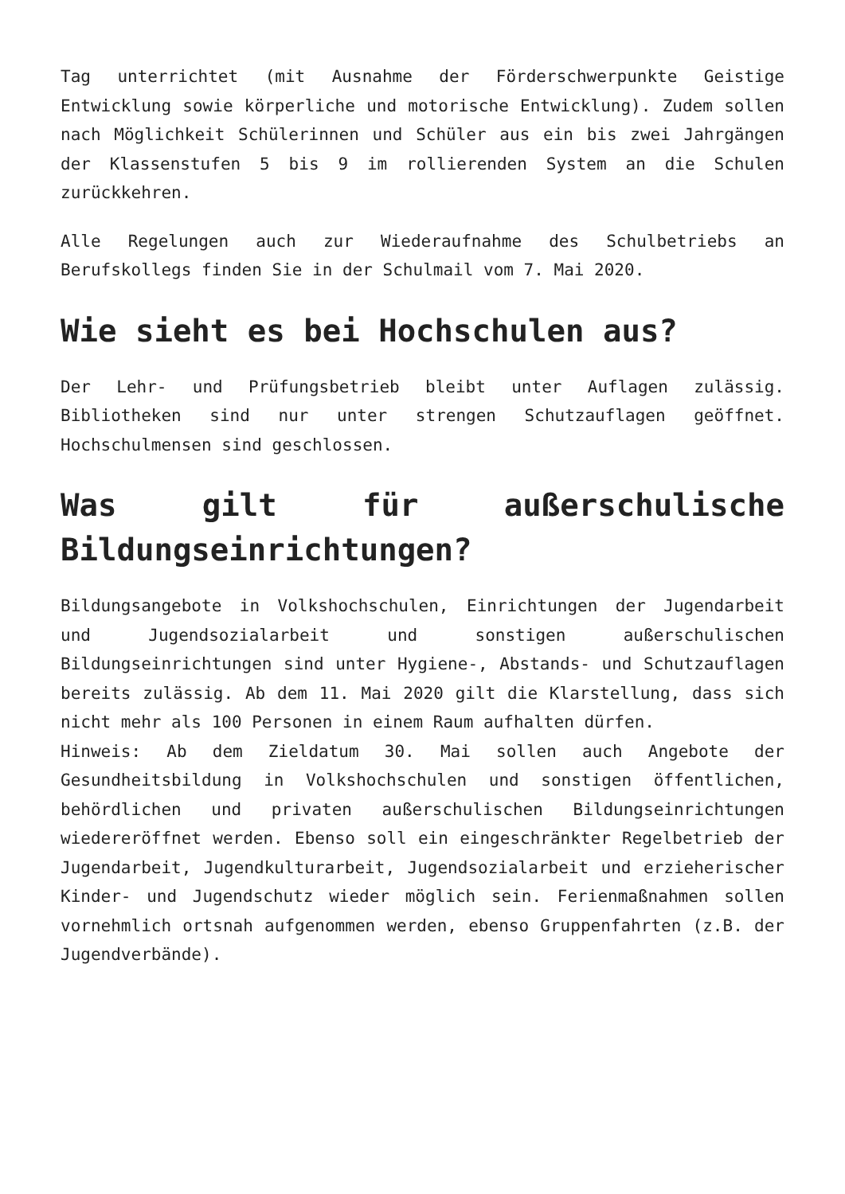Tag unterrichtet (mit Ausnahme der Förderschwerpunkte Geistige Entwicklung sowie körperliche und motorische Entwicklung). Zudem sollen nach Möglichkeit Schülerinnen und Schüler aus ein bis zwei Jahrgängen der Klassenstufen 5 bis 9 im rollierenden System an die Schulen zurückkehren.
Alle Regelungen auch zur Wiederaufnahme des Schulbetriebs an Berufskollegs finden Sie in der Schulmail vom 7. Mai 2020.
Wie sieht es bei Hochschulen aus?
Der Lehr- und Prüfungsbetrieb bleibt unter Auflagen zulässig. Bibliotheken sind nur unter strengen Schutzauflagen geöffnet. Hochschulmensen sind geschlossen.
Was gilt für außerschulische Bildungseinrichtungen?
Bildungsangebote in Volkshochschulen, Einrichtungen der Jugendarbeit und Jugendsozialarbeit und sonstigen außerschulischen Bildungseinrichtungen sind unter Hygiene-, Abstands- und Schutzauflagen bereits zulässig. Ab dem 11. Mai 2020 gilt die Klarstellung, dass sich nicht mehr als 100 Personen in einem Raum aufhalten dürfen.
Hinweis: Ab dem Zieldatum 30. Mai sollen auch Angebote der Gesundheitsbildung in Volkshochschulen und sonstigen öffentlichen, behördlichen und privaten außerschulischen Bildungseinrichtungen wiedereröffnet werden. Ebenso soll ein eingeschränkter Regelbetrieb der Jugendarbeit, Jugendkulturarbeit, Jugendsozialarbeit und erzieherischer Kinder- und Jugendschutz wieder möglich sein. Ferienmaßnahmen sollen vornehmlich ortsnah aufgenommen werden, ebenso Gruppenfahrten (z.B. der Jugendverbände).